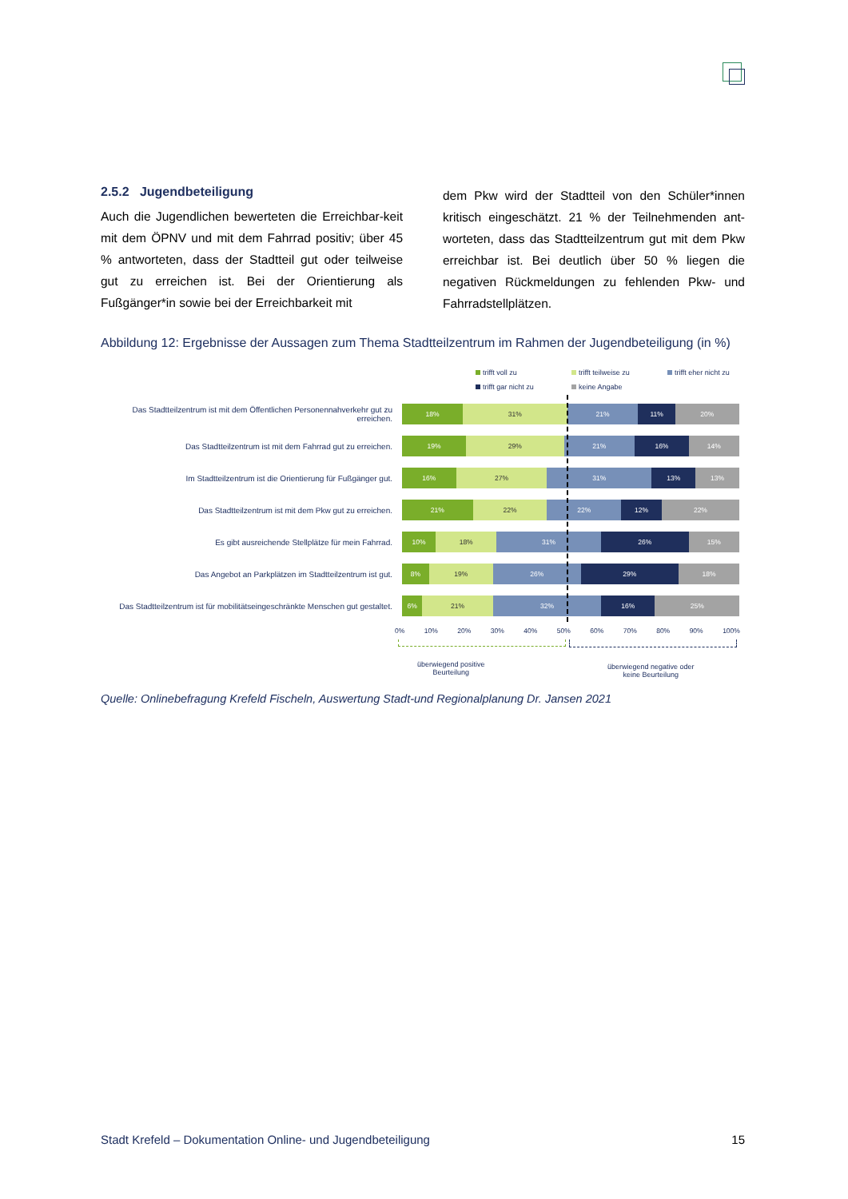2.5.2 Jugendbeteiligung
Auch die Jugendlichen bewerteten die Erreichbar-keit mit dem ÖPNV und mit dem Fahrrad positiv; über 45 % antworteten, dass der Stadtteil gut oder teilweise gut zu erreichen ist. Bei der Orientierung als Fußgänger*in sowie bei der Erreichbarkeit mit
dem Pkw wird der Stadtteil von den Schüler*innen kritisch eingeschätzt. 21 % der Teilnehmenden ant-worteten, dass das Stadtteilzentrum gut mit dem Pkw erreichbar ist. Bei deutlich über 50 % liegen die negativen Rückmeldungen zu fehlenden Pkw- und Fahrradstellplätzen.
Abbildung 12: Ergebnisse der Aussagen zum Thema Stadtteilzentrum im Rahmen der Jugendbeteiligung (in %)
trifft voll zu trifft teilweise zu trifft eher nicht zu trifft gar nicht zu keine Angabe
Das Stadtteilzentrum ist mit dem Öffentlichen Personennahverkehr gut zu erreichen.
18% 31% 21% 11% 20%
Das Stadtteilzentrum ist mit dem Fahrrad gut zu erreichen.
19% 29% 21% 16% 14%
Im Stadtteilzentrum ist die Orientierung für Fußgänger gut.
16% 27% 31% 13% 13%
Das Stadtteilzentrum ist mit dem Pkw gut zu erreichen.
21% 22% 22% 12% 22%
Es gibt ausreichende Stellplätze für mein Fahrrad.
10% 18% 31% 26% 15%
Das Angebot an Parkplätzen im Stadtteilzentrum ist gut.
8% 19% 26% 29% 18%
Das Stadtteilzentrum ist für mobilitätseingeschränkte Menschen gut gestaltet.
6% 21% 32% 16% 25%
0% 10% 20% 30% 40% 50% 60% 70% 80% 90% 100%
überwiegend positive
Beurteilung
überwiegend negative oder
keine Beurteilung
Quelle: Onlinebefragung Krefeld Fischeln, Auswertung Stadt-und Regionalplanung Dr. Jansen 2021
Stadt Krefeld – Dokumentation Online- und Jugendbeteiligung 15